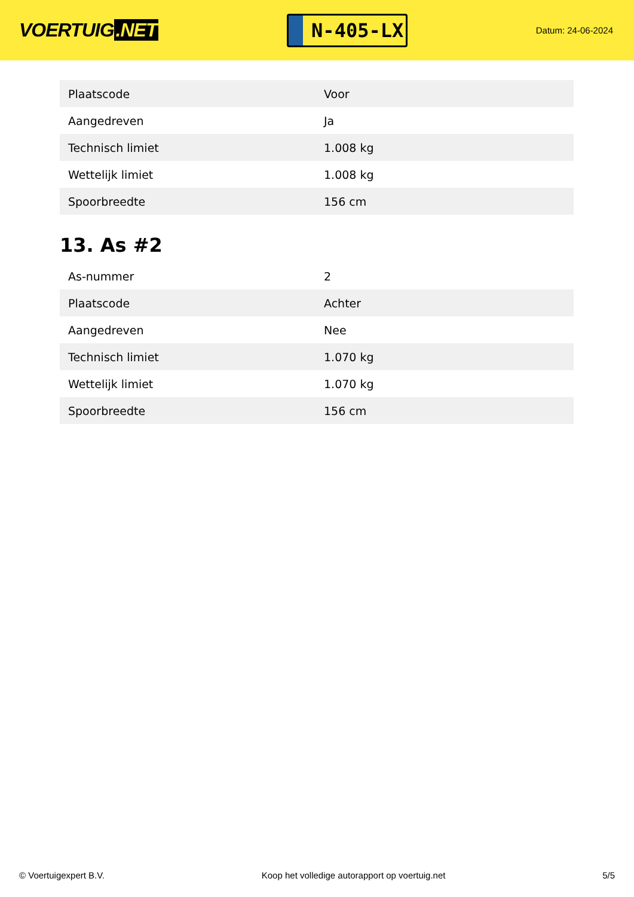VOERTUIG.NET
N-405-LX
Datum: 24-06-2024
| Plaatscode | Voor |
| Aangedreven | Ja |
| Technisch limiet | 1.008 kg |
| Wettelijk limiet | 1.008 kg |
| Spoorbreedte | 156 cm |
13. As #2
| As-nummer | 2 |
| Plaatscode | Achter |
| Aangedreven | Nee |
| Technisch limiet | 1.070 kg |
| Wettelijk limiet | 1.070 kg |
| Spoorbreedte | 156 cm |
© Voertuigexpert B.V. Koop het volledige autorapport op voertuig.net 5/5